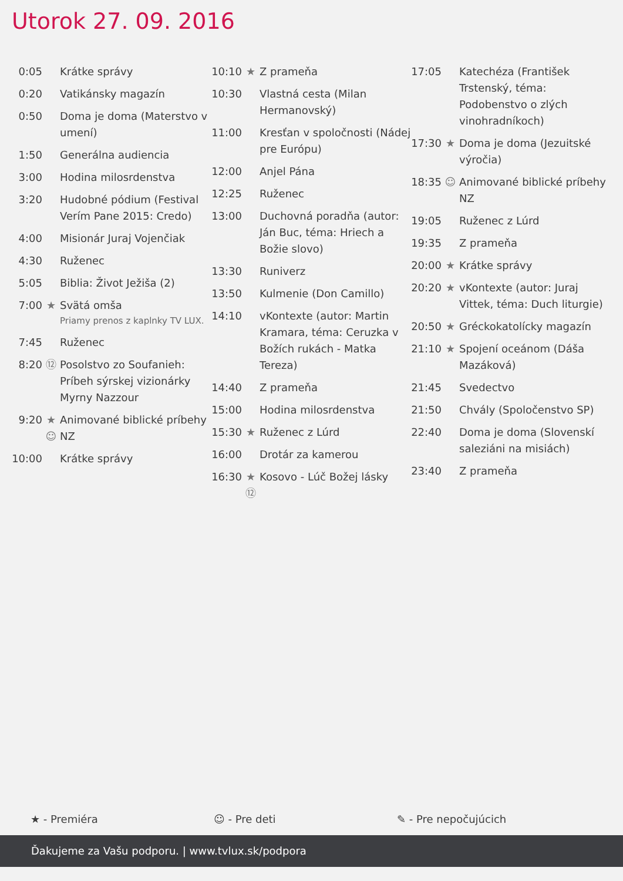Utorok 27. 09. 2016
| 0:05 | | Krátke správy |
| 0:20 | | Vatikánsky magazín |
| 0:50 | | Doma je doma (Materstvo v umení) |
| 1:50 | | Generálna audiencia |
| 3:00 | | Hodina milosrdenstva |
| 3:20 | | Hudobné pódium (Festival Verím Pane 2015: Credo) |
| 4:00 | | Misionár Juraj Vojenčiak |
| 4:30 | | Ruženec |
| 5:05 | | Biblia: Život Ježiša (2) |
| 7:00 | ★ | Svätá omša Priamy prenos z kaplnky TV LUX. |
| 7:45 | | Ruženec |
| 8:20 | ⑫ | Posolstvo zo Soufanieh: Príbeh sýrskej vizionárky Myrny Nazzour |
| 9:20 | ★ ☺ | Animované biblické príbehy NZ |
| 10:00 | | Krátke správy |
| 10:10 | ★ | Z prameňa |
| 10:30 | | Vlastná cesta (Milan Hermanovský) |
| 11:00 | | Kresťan v spoločnosti (Nádej pre Európu) |
| 12:00 | | Anjel Pána |
| 12:25 | | Ruženec |
| 13:00 | | Duchovná poradňa (autor: Ján Buc, téma: Hriech a Božie slovo) |
| 13:30 | | Runiverz |
| 13:50 | | Kulmenie (Don Camillo) |
| 14:10 | | vKontexte (autor: Martin Kramara, téma: Ceruzka v Božích rukách - Matka Tereza) |
| 14:40 | | Z prameňa |
| 15:00 | | Hodina milosrdenstva |
| 15:30 | ★ | Ruženec z Lúrd |
| 16:00 | | Drotár za kamerou |
| 16:30 | ★ ⑫ | Kosovo - Lúč Božej lásky |
| 17:05 | | Katechéza (František Trstenský, téma: Podobenstvo o zlých vinohradníkoch) |
| 17:30 | ★ | Doma je doma (Jezuitské výročia) |
| 18:35 | ☺ | Animované biblické príbehy NZ |
| 19:05 | | Ruženec z Lúrd |
| 19:35 | | Z prameňa |
| 20:00 | ★ | Krátke správy |
| 20:20 | ★ | vKontexte (autor: Juraj Vittek, téma: Duch liturgie) |
| 20:50 | ★ | Gréckokatolícky magazín |
| 21:10 | ★ | Spojení oceánom (Dáša Mazáková) |
| 21:45 | | Svedectvo |
| 21:50 | | Chvály (Spoločenstvo SP) |
| 22:40 | | Doma je doma (Slovenskí saleziáni na misiách) |
| 23:40 | | Z prameňa |
★ - Premiéra ☺ - Pre deti ✎ - Pre nepočujúcich
Ďakujeme za Vašu podporu. | www.tvlux.sk/podpora